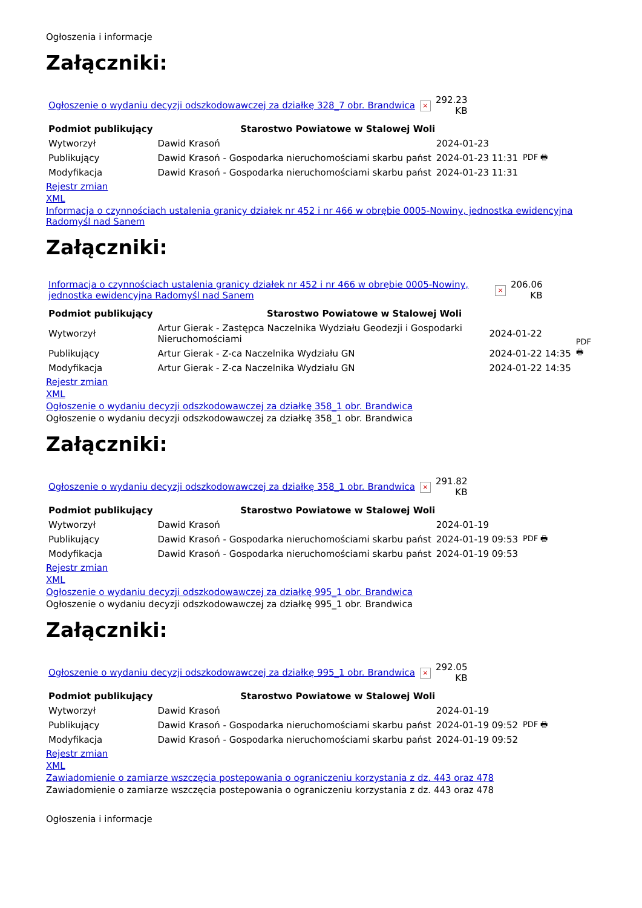Ogłoszenia i informacje
Załączniki:
| Ogłoszenie o wydaniu decyzji odszkodowawczej za działkę 328_7 obr. Brandwica | × | 292.23 KB |
| Podmiot publikujący | Starostwo Powiatowe w Stalowej Woli | | |
| Wytworzył | Dawid Krasoń | 2024-01-23 | PDF 🖶 |
| Publikujący | Dawid Krasoń - Gospodarka nieruchomościami skarbu państ | 2024-01-23 11:31 | |
| Modyfikacja | Dawid Krasoń - Gospodarka nieruchomościami skarbu państ | 2024-01-23 11:31 | |
Rejestr zmian
XML
Informacja o czynnościach ustalenia granicy działek nr 452 i nr 466 w obrębie 0005-Nowiny, jednostka ewidencyjna Radomyśl nad Sanem
Załączniki:
| Informacja o czynnościach ustalenia granicy działek nr 452 i nr 466 w obrębie 0005-Nowiny, jednostka ewidencyjna Radomyśl nad Sanem | × | 206.06 KB |
| Podmiot publikujący | Starostwo Powiatowe w Stalowej Woli | | |
| Wytworzył | Artur Gierak - Zastępca Naczelnika Wydziału Geodezji i Gospodarki Nieruchomościami | 2024-01-22 | PDF 🖶 |
| Publikujący | Artur Gierak - Z-ca Naczelnika Wydziału GN | 2024-01-22 14:35 | |
| Modyfikacja | Artur Gierak - Z-ca Naczelnika Wydziału GN | 2024-01-22 14:35 | |
Rejestr zmian
XML
Ogłoszenie o wydaniu decyzji odszkodowawczej za działkę 358_1 obr. Brandwica
Ogłoszenie o wydaniu decyzji odszkodowawczej za działkę 358_1 obr. Brandwica
Załączniki:
| Ogłoszenie o wydaniu decyzji odszkodowawczej za działkę 358_1 obr. Brandwica | × | 291.82 KB |
| Podmiot publikujący | Starostwo Powiatowe w Stalowej Woli | | |
| Wytworzył | Dawid Krasoń | 2024-01-19 | PDF 🖶 |
| Publikujący | Dawid Krasoń - Gospodarka nieruchomościami skarbu państ | 2024-01-19 09:53 | |
| Modyfikacja | Dawid Krasoń - Gospodarka nieruchomościami skarbu państ | 2024-01-19 09:53 | |
Rejestr zmian
XML
Ogłoszenie o wydaniu decyzji odszkodowawczej za działkę 995_1 obr. Brandwica
Ogłoszenie o wydaniu decyzji odszkodowawczej za działkę 995_1 obr. Brandwica
Załączniki:
| Ogłoszenie o wydaniu decyzji odszkodowawczej za działkę 995_1 obr. Brandwica | × | 292.05 KB |
| Podmiot publikujący | Starostwo Powiatowe w Stalowej Woli | | |
| Wytworzył | Dawid Krasoń | 2024-01-19 | PDF 🖶 |
| Publikujący | Dawid Krasoń - Gospodarka nieruchomościami skarbu państ | 2024-01-19 09:52 | |
| Modyfikacja | Dawid Krasoń - Gospodarka nieruchomościami skarbu państ | 2024-01-19 09:52 | |
Rejestr zmian
XML
Zawiadomienie o zamiarze wszczęcia postepowania o ograniczeniu korzystania z dz. 443 oraz 478
Zawiadomienie o zamiarze wszczęcia postepowania o ograniczeniu korzystania z dz. 443 oraz 478
Ogłoszenia i informacje